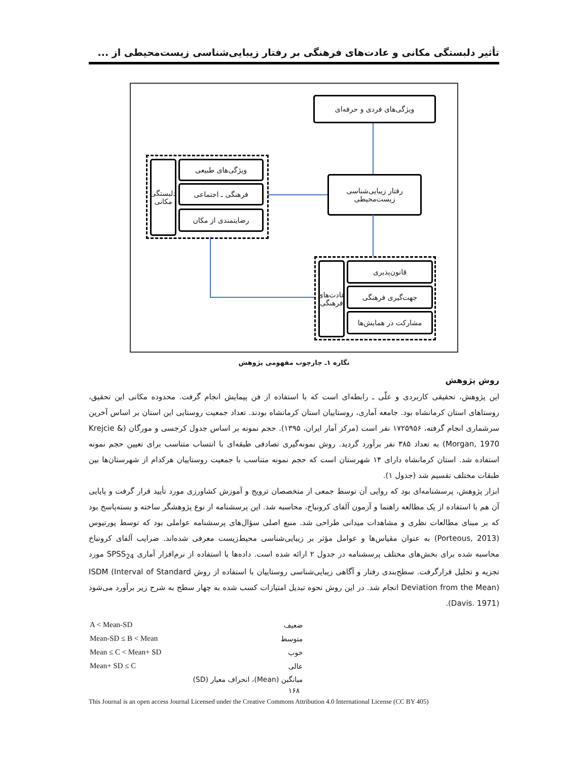تأثیر دلبستگی مکانی و عادت‌های فرهنگی بر رفتار زیبایی‌شناسی زیست‌محیطی از ...
ویژگی‌های فردی و حرفه‌ای
رفتار زیبایی‌شناسی
زیست‌محیطی
دلبستگی مکانی
ویژگی‌های طبیعی
فرهنگی ـ اجتماعی
رضایتمندی از مکان
عادت‌های فرهنگی
قانون‌پذیری
جهت‌گیری فرهنگی
مشارکت در همایش‌ها
نگاره ۱ـ چارچوب مفهومی پژوهش
روش پژوهش
این پژوهش، تحقیقی کاربردی و علّی ـ رابطه‌ای است که با استفاده از فن پیمایش انجام گرفت. محدوده مکانی این تحقیق، روستاهای استان کرمانشاه بود. جامعه آماری، روستاییان استان کرمانشاه بودند. تعداد جمعیت روستایی این استان بر اساس آخرین سرشماری انجام گرفته، ۱۷۲۵۹۵۶ نفر است (مرکز آمار ایران، ۱۳۹۵). حجم نمونه بر اساس جدول کرجسی و مورگان (Krejcie & Morgan, 1970) به تعداد ۳۸۵ نفر برآورد گردید. روش نمونه‌گیری تصادفی طبقه‌ای با انتساب متناسب برای تعیین حجم نمونه استفاده شد. استان کرمانشاه دارای ۱۴ شهرستان است که حجم نمونه متناسب با جمعیت روستاییان هرکدام از شهرستان‌ها بین طبقات مختلف تقسیم شد (جدول ۱).
ابزار پژوهش، پرسشنامه‌ای بود که روایی آن توسط جمعی از متخصصان ترویج و آموزش کشاورزی مورد تأیید قرار گرفت و پایایی آن هم با استفاده از یک مطالعه راهنما و آزمون آلفای کرونباخ، محاسبه شد. این پرسشنامه از نوع پژوهشگر ساخته و بسته‌پاسخ بود که بر مبنای مطالعات نظری و مشاهدات میدانی طراحی شد. منبع اصلی سؤال‌های پرسشنامه عواملی بود که توسط پورتیوس (Porteous, 2013) به عنوان مقیاس‌ها و عوامل مؤثر بر زیبایی‌شناسی محیط‌زیست معرفی شده‌اند. ضرایب آلفای کرونباخ محاسبه شده برای بخش‌های مختلف پرسشنامه در جدول ۲ ارائه شده است. داده‌ها با استفاده از نرم‌افزار آماری SPSS<sub>24</sub> مورد تجزیه و تحلیل قرارگرفت. سطح‌بندی رفتار و آگاهی زیبایی‌شناسی روستاییان با استفاده از روش ISDM (Interval of Standard Deviation from the Mean) انجام شد. در این روش نحوه تبدیل امتیازات کسب شده به چهار سطح به شرح زیر برآورد می‌شود (Davis. 1971).
| A < Mean-SD | ضعیف |
| Mean-SD ≤ B < Mean | متوسط |
| Mean ≤ C < Mean+ SD | خوب |
| Mean+ SD ≤ C | عالی |
| | میانگین (Mean)، انحراف معیار (SD) |
۱۶۸
This Journal is an open access Journal Licensed under the Creative Commons Attribution 4.0 International License (CC BY 405)